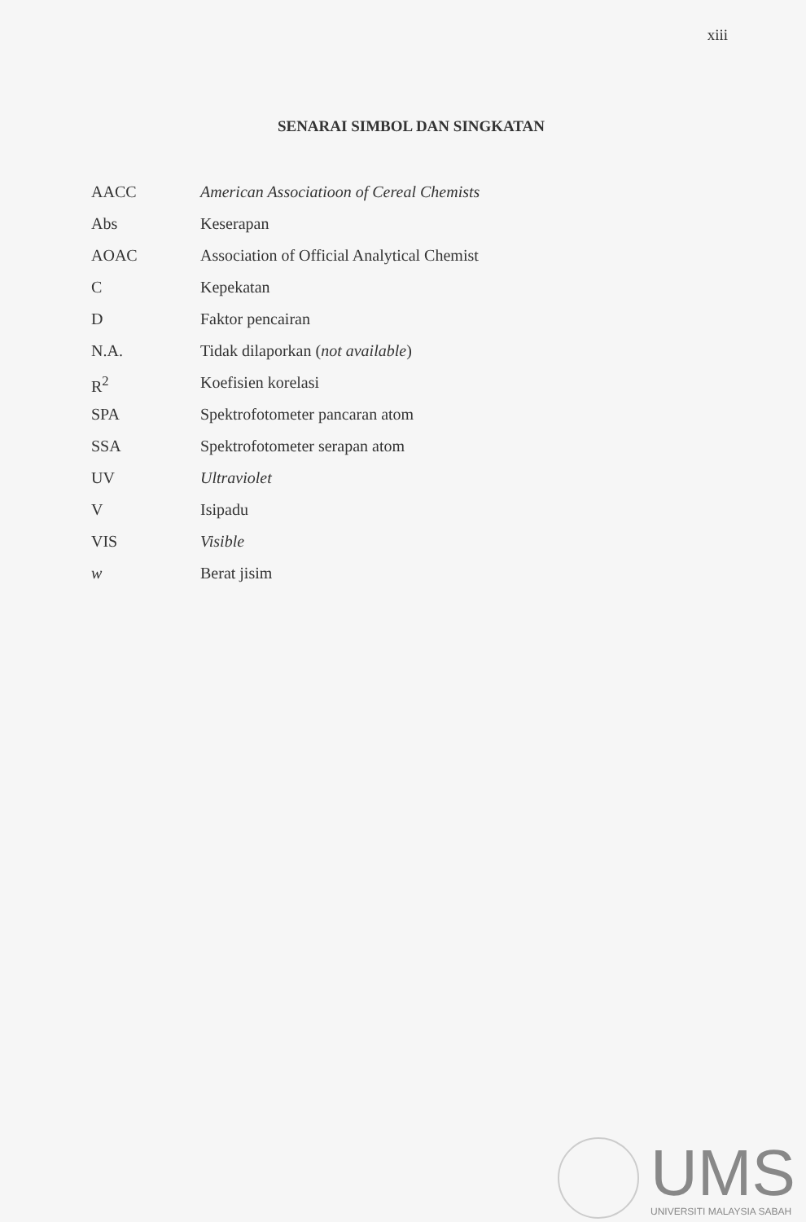xiii
SENARAI SIMBOL DAN SINGKATAN
| AACC | American Associatioon of Cereal Chemists |
| Abs | Keserapan |
| AOAC | Association of Official Analytical Chemist |
| C | Kepekatan |
| D | Faktor pencairan |
| N.A. | Tidak dilaporkan ( not available ) |
| R<sup>2</sup> | Koefisien korelasi |
| SPA | Spektrofotometer pancaran atom |
| SSA | Spektrofotometer serapan atom |
| UV | Ultraviolet |
| V | Isipadu |
| VIS | Visible |
| w | Berat jisim |
UMS
UNIVERSITI MALAYSIA SABAH